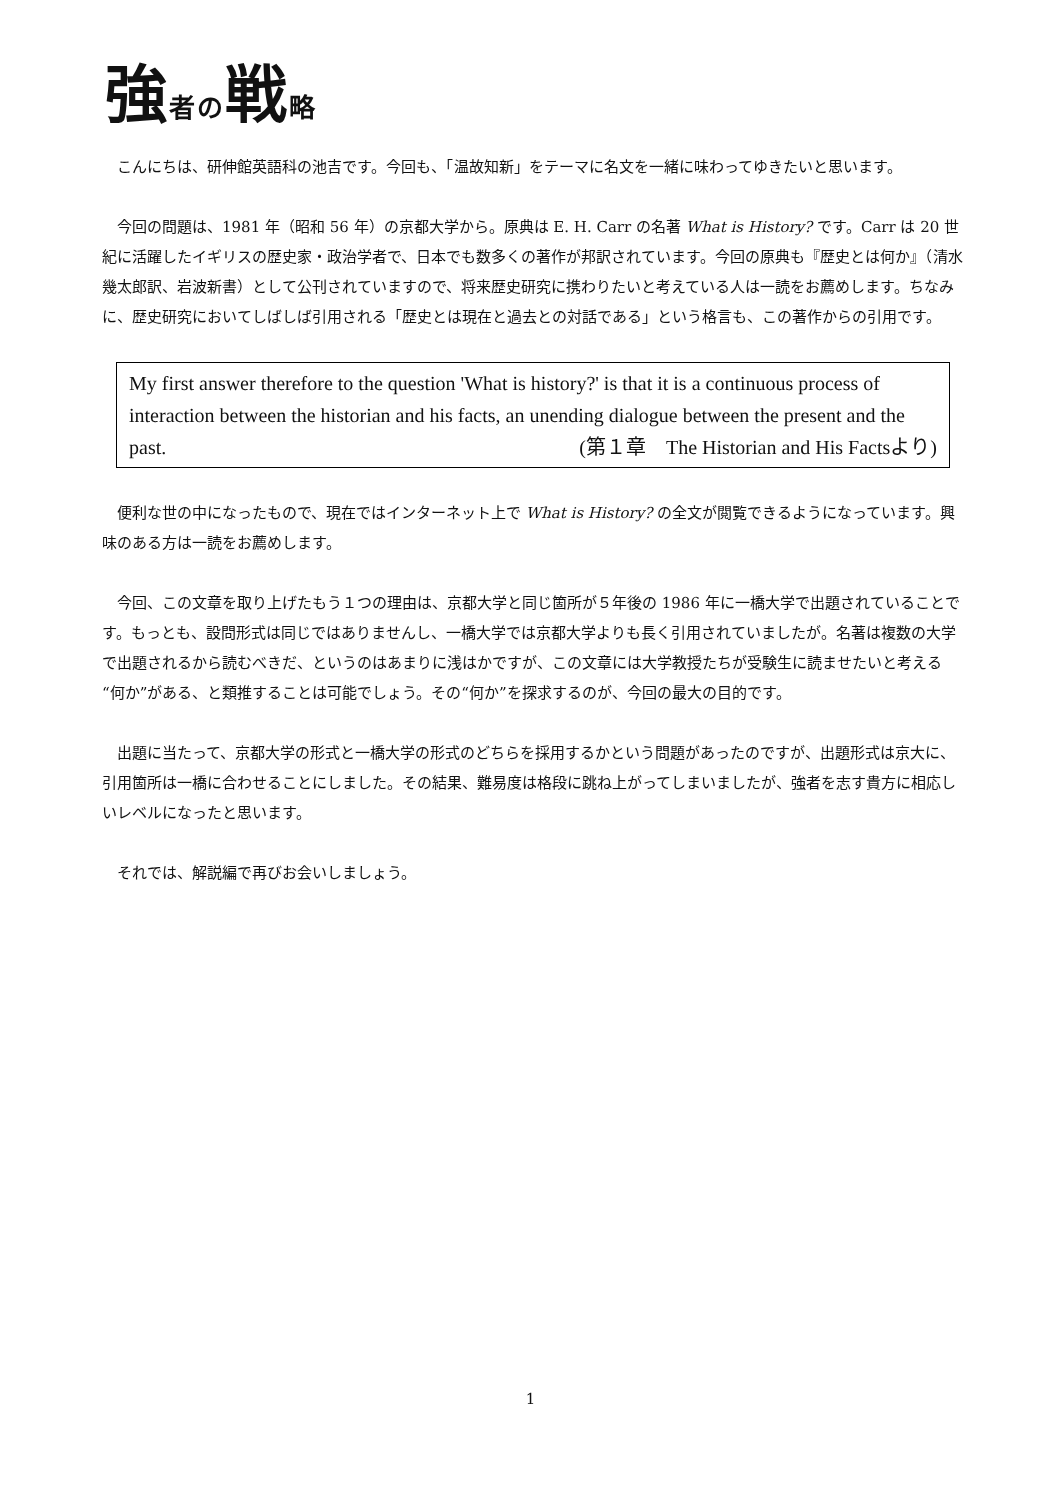強者の戦略
こんにちは、研伸館英語科の池吉です。今回も、「温故知新」をテーマに名文を一緒に味わってゆきたいと思います。
今回の問題は、1981 年（昭和 56 年）の京都大学から。原典は E. H. Carr の名著 What is History? です。Carr は 20 世紀に活躍したイギリスの歴史家・政治学者で、日本でも数多くの著作が邦訳されています。今回の原典も『歴史とは何か』（清水幾太郎訳、岩波新書）として公刊されていますので、将来歴史研究に携わりたいと考えている人は一読をお薦めします。ちなみに、歴史研究においてしばしば引用される「歴史とは現在と過去との対話である」という格言も、この著作からの引用です。
My first answer therefore to the question 'What is history?' is that it is a continuous process of interaction between the historian and his facts, an unending dialogue between the present and the past. (第１章　The Historian and His Factsより)
便利な世の中になったもので、現在ではインターネット上で What is History? の全文が閲覧できるようになっています。興味のある方は一読をお薦めします。
今回、この文章を取り上げたもう１つの理由は、京都大学と同じ箇所が５年後の 1986 年に一橋大学で出題されていることです。もっとも、設問形式は同じではありませんし、一橋大学では京都大学よりも長く引用されていましたが。名著は複数の大学で出題されるから読むべきだ、というのはあまりに浅はかですが、この文章には大学教授たちが受験生に読ませたいと考える“何か”がある、と類推することは可能でしょう。その“何か”を探求するのが、今回の最大の目的です。
出題に当たって、京都大学の形式と一橋大学の形式のどちらを採用するかという問題があったのですが、出題形式は京大に、引用箇所は一橋に合わせることにしました。その結果、難易度は格段に跳ね上がってしまいましたが、強者を志す貴方に相応しいレベルになったと思います。
それでは、解説編で再びお会いしましょう。
1